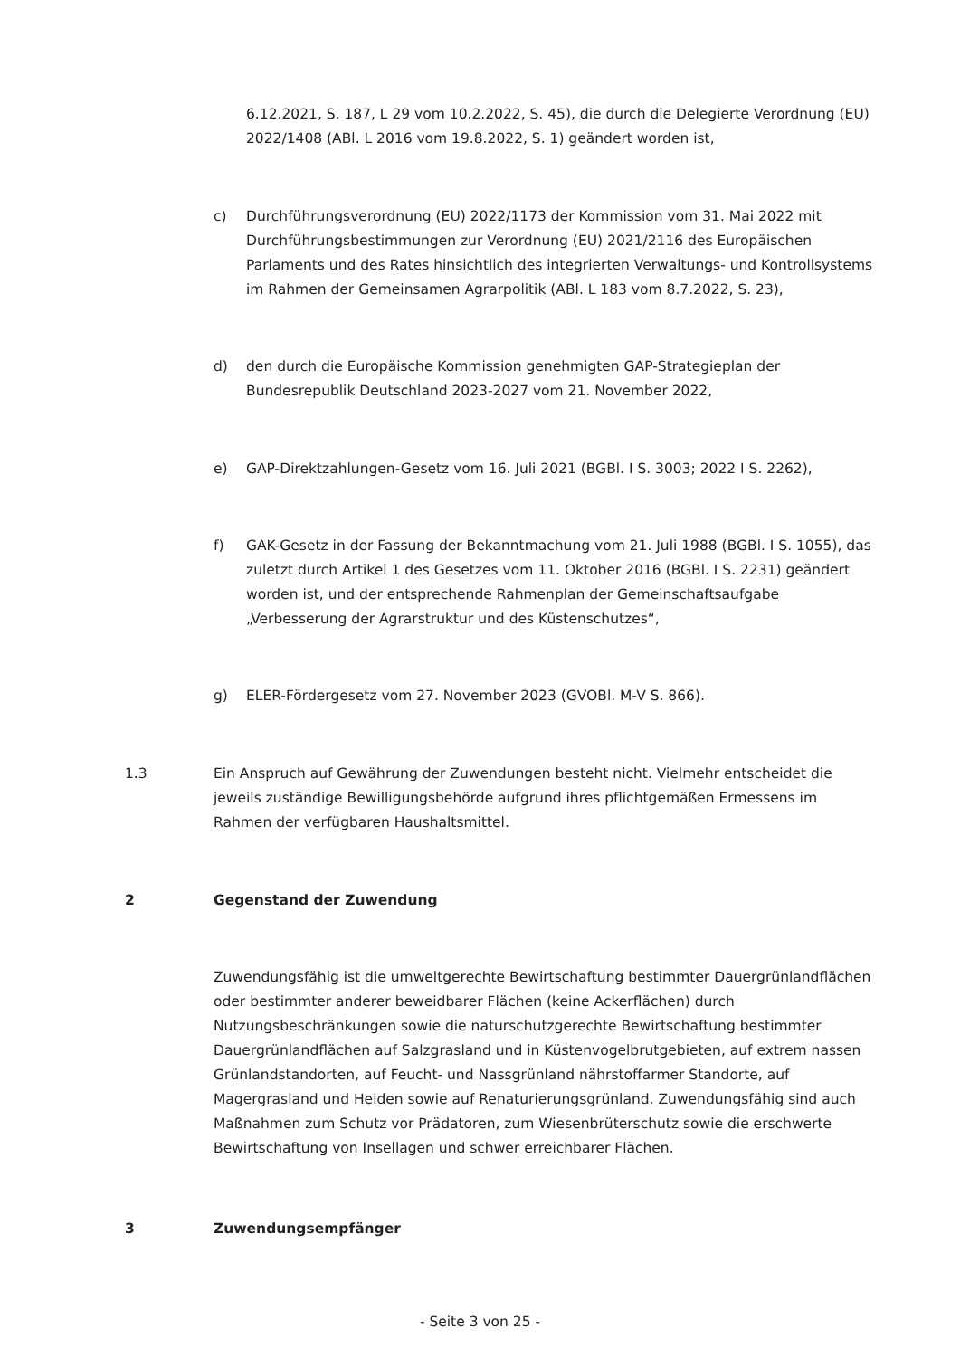6.12.2021, S. 187, L 29 vom 10.2.2022, S. 45), die durch die Delegierte Verordnung (EU) 2022/1408 (ABl. L 2016 vom 19.8.2022, S. 1) geändert worden ist,
c) Durchführungsverordnung (EU) 2022/1173 der Kommission vom 31. Mai 2022 mit Durchführungsbestimmungen zur Verordnung (EU) 2021/2116 des Europäischen Parlaments und des Rates hinsichtlich des integrierten Verwaltungs- und Kontrollsystems im Rahmen der Gemeinsamen Agrarpolitik (ABl. L 183 vom 8.7.2022, S. 23),
d) den durch die Europäische Kommission genehmigten GAP-Strategieplan der Bundesrepublik Deutschland 2023-2027 vom 21. November 2022,
e) GAP-Direktzahlungen-Gesetz vom 16. Juli 2021 (BGBl. I S. 3003; 2022 I S. 2262),
f) GAK-Gesetz in der Fassung der Bekanntmachung vom 21. Juli 1988 (BGBl. I S. 1055), das zuletzt durch Artikel 1 des Gesetzes vom 11. Oktober 2016 (BGBl. I S. 2231) geändert worden ist, und der entsprechende Rahmenplan der Gemeinschaftsaufgabe „Verbesserung der Agrarstruktur und des Küstenschutzes“,
g) ELER-Fördergesetz vom 27. November 2023 (GVOBl. M-V S. 866).
1.3 Ein Anspruch auf Gewährung der Zuwendungen besteht nicht. Vielmehr entscheidet die jeweils zuständige Bewilligungsbehörde aufgrund ihres pflichtgemäßen Ermessens im Rahmen der verfügbaren Haushaltsmittel.
2 Gegenstand der Zuwendung
Zuwendungsfähig ist die umweltgerechte Bewirtschaftung bestimmter Dauergrünlandflächen oder bestimmter anderer beweidbarer Flächen (keine Ackerflächen) durch Nutzungsbeschränkungen sowie die naturschutzgerechte Bewirtschaftung bestimmter Dauergrünlandflächen auf Salzgrasland und in Küstenvogelbrutgebieten, auf extrem nassen Grünlandstandorten, auf Feucht- und Nassgrünland nährstoffarmer Standorte, auf Magergrasland und Heiden sowie auf Renaturierungsgrünland. Zuwendungsfähig sind auch Maßnahmen zum Schutz vor Prädatoren, zum Wiesenbrüterschutz sowie die erschwerte Bewirtschaftung von Insellagen und schwer erreichbarer Flächen.
3 Zuwendungsempfänger
- Seite 3 von 25 -